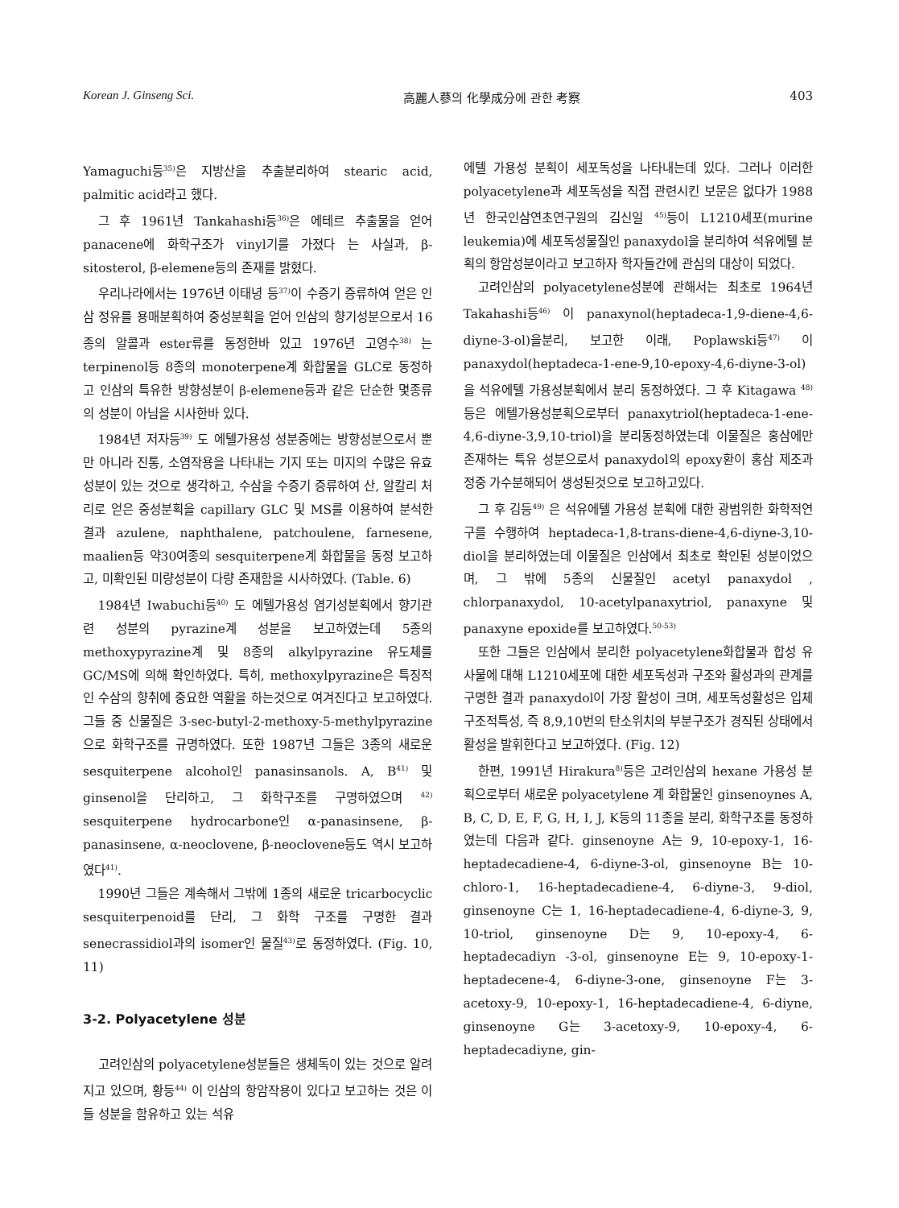Korean J. Ginseng Sci. 高麗人蔘의 化學成分에 관한 考察 403
Yamaguchi등<sup>35)</sup>은 지방산을 추출분리하여 stearic acid, palmitic acid라고 했다.
그 후 1961년 Tankahashi등<sup>36)</sup>은 에테르 추출물을 얻어 panacene에 화학구조가 vinyl기를 가졌다 는 사실과, β-sitosterol, β-elemene등의 존재를 밝혔다.
우리나라에서는 1976년 이태녕 등<sup>37)</sup>이 수증기 증류하여 얻은 인삼 정유를 용매분획하여 중성분획을 얻어 인삼의 향기성분으로서 16종의 알콜과 ester류를 동정한바 있고 1976년 고영수<sup>38)</sup> 는 terpinenol등 8종의 monoterpene계 화합물을 GLC로 동정하고 인삼의 특유한 방향성분이 β-elemene등과 같은 단순한 몇종류의 성분이 아님을 시사한바 있다.
1984년 저자등<sup>39)</sup> 도 에텔가용성 성분중에는 방향성분으로서 뿐만 아니라 진통, 소염작용을 나타내는 기지 또는 미지의 수많은 유효성분이 있는 것으로 생각하고, 수삼을 수증기 증류하여 산, 알칼리 처리로 얻은 중성분획을 capillary GLC 및 MS를 이용하여 분석한 결과 azulene, naphthalene, patchoulene, farnesene, maalien등 약30여종의 sesquiterpene계 화합물을 동정 보고하고, 미확인된 미량성분이 다량 존재함을 시사하였다. (Table. 6)
1984년 Iwabuchi등<sup>40)</sup> 도 에텔가용성 염기성분획에서 향기관련 성분의 pyrazine계 성분을 보고하였는데 5종의 methoxypyrazine계 및 8종의 alkylpyrazine 유도체를 GC/MS에 의해 확인하였다. 특히, methoxylpyrazine은 특징적인 수삼의 향취에 중요한 역활을 하는것으로 여겨진다고 보고하였다. 그들 중 신물질은 3-sec-butyl-2-methoxy-5-methylpyrazine으로 화학구조를 규명하였다. 또한 1987년 그들은 3종의 새로운 sesquiterpene alcohol인 panasinsanols. A, B<sup>41)</sup> 및 ginsenol을 단리하고, 그 화학구조를 구명하였으며 <sup>42)</sup> sesquiterpene hydrocarbone인 α-panasinsene, β-panasinsene, α-neoclovene, β-neoclovene등도 역시 보고하였다<sup>41)</sup>.
1990년 그들은 계속해서 그밖에 1종의 새로운 tricarbocyclic sesquiterpenoid를 단리, 그 화학 구조를 구명한 결과 senecrassidiol과의 isomer인 물질<sup>43)</sup>로 동정하였다. (Fig. 10, 11)
3-2. Polyacetylene 성분
고려인삼의 polyacetylene성분들은 생체독이 있는 것으로 알려지고 있으며, 황등<sup>44)</sup> 이 인삼의 항암작용이 있다고 보고하는 것은 이들 성분을 함유하고 있는 석유
에텔 가용성 분획이 세포독성을 나타내는데 있다. 그러나 이러한 polyacetylene과 세포독성을 직접 관련시킨 보문은 없다가 1988년 한국인삼연초연구원의 김신일 <sup>45)</sup>등이 L1210세포(murine leukemia)에 세포독성물질인 panaxydol을 분리하여 석유에텔 분획의 항암성분이라고 보고하자 학자들간에 관심의 대상이 되었다.
고려인삼의 polyacetylene성분에 관해서는 최초로 1964년 Takahashi등<sup>46)</sup> 이 panaxynol(heptadeca-1,9-diene-4,6-diyne-3-ol)을분리, 보고한 이래, Poplawski등<sup>47)</sup> 이 panaxydol(heptadeca-1-ene-9,10-epoxy-4,6-diyne-3-ol)을 석유에텔 가용성분획에서 분리 동정하였다. 그 후 Kitagawa <sup>48)</sup> 등은 에텔가용성분획으로부터 panaxytriol(heptadeca-1-ene-4,6-diyne-3,9,10-triol)을 분리동정하였는데 이물질은 홍삼에만 존재하는 특유 성분으로서 panaxydol의 epoxy환이 홍삼 제조과정중 가수분해되어 생성된것으로 보고하고있다.
그 후 김등<sup>49)</sup> 은 석유에텔 가용성 분획에 대한 광범위한 화학적연구를 수행하여 heptadeca-1,8-trans-diene-4,6-diyne-3,10-diol을 분리하였는데 이물질은 인삼에서 최초로 확인된 성분이었으며, 그 밖에 5종의 신물질인 acetyl panaxydol , chlorpanaxydol, 10-acetylpanaxytriol, panaxyne 및 panaxyne epoxide를 보고하였다.<sup>50-53)</sup>
또한 그들은 인삼에서 분리한 polyacetylene화합물과 합성 유사물에 대해 L1210세포에 대한 세포독성과 구조와 활성과의 관계를 구명한 결과 panaxydol이 가장 활성이 크며, 세포독성활성은 입체구조적특성, 즉 8,9,10번의 탄소위치의 부분구조가 경직된 상태에서 활성을 발휘한다고 보고하였다. (Fig. 12)
한편, 1991년 Hirakura<sup>8)</sup>등은 고려인삼의 hexane 가용성 분획으로부터 새로운 polyacetylene 계 화합물인 ginsenoynes A, B, C, D, E, F, G, H, I, J, K등의 11종을 분리, 화학구조를 동정하였는데 다음과 같다. ginsenoyne A는 9, 10-epoxy-1, 16-heptadecadiene-4, 6-diyne-3-ol, ginsenoyne B는 10-chloro-1, 16-heptadecadiene-4, 6-diyne-3, 9-diol, ginsenoyne C는 1, 16-heptadecadiene-4, 6-diyne-3, 9, 10-triol, ginsenoyne D는 9, 10-epoxy-4, 6-heptadecadiyn -3-ol, ginsenoyne E는 9, 10-epoxy-1-heptadecene-4, 6-diyne-3-one, ginsenoyne F는 3-acetoxy-9, 10-epoxy-1, 16-heptadecadiene-4, 6-diyne, ginsenoyne G는 3-acetoxy-9, 10-epoxy-4, 6-heptadecadiyne, gin-